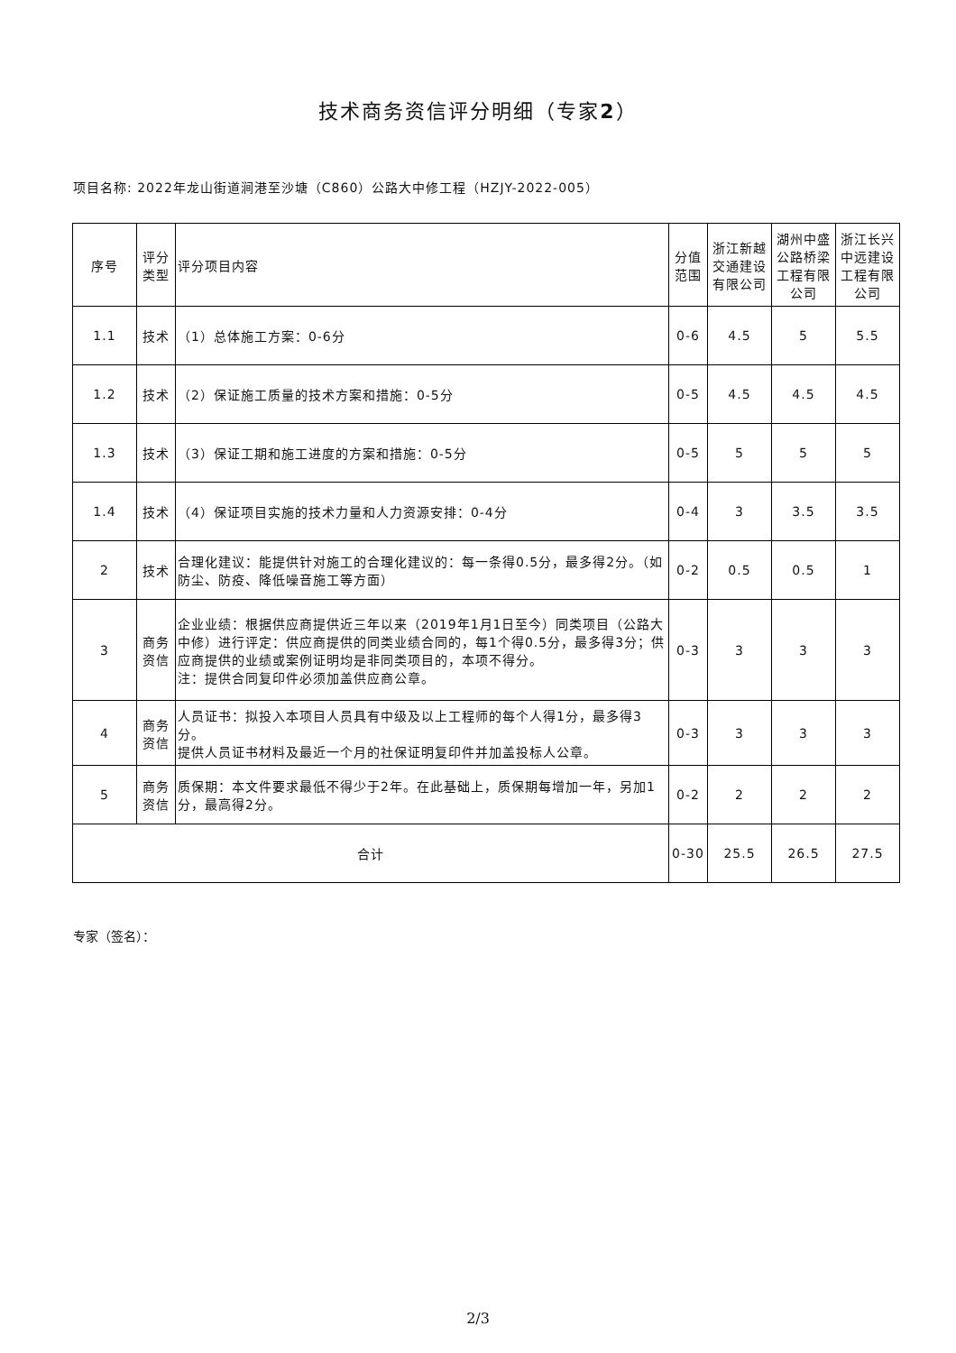技术商务资信评分明细（专家2）
项目名称: 2022年龙山街道涧港至沙塘（C860）公路大中修工程（HZJY-2022-005）
| 序号 | 评分 类型 | 评分项目内容 | 分值 范围 | 浙江新越交通建设有限公司 | 湖州中盛公路桥梁工程有限公司 | 浙江长兴中远建设工程有限公司 |
| 1.1 | 技术 | （1）总体施工方案：0-6分 | 0-6 | 4.5 | 5 | 5.5 |
| 1.2 | 技术 | （2）保证施工质量的技术方案和措施：0-5分 | 0-5 | 4.5 | 4.5 | 4.5 |
| 1.3 | 技术 | （3）保证工期和施工进度的方案和措施：0-5分 | 0-5 | 5 | 5 | 5 |
| 1.4 | 技术 | （4）保证项目实施的技术力量和人力资源安排：0-4分 | 0-4 | 3 | 3.5 | 3.5 |
| 2 | 技术 | 合理化建议：能提供针对施工的合理化建议的：每一条得0.5分，最多得2分。（如防尘、防疫、降低噪音施工等方面） | 0-2 | 0.5 | 0.5 | 1 |
| 3 | 商务 资信 | 企业业绩：根据供应商提供近三年以来（2019年1月1日至今）同类项目（公路大中修）进行评定：供应商提供的同类业绩合同的，每1个得0.5分，最多得3分；供应商提供的业绩或案例证明均是非同类项目的，本项不得分。 注：提供合同复印件必须加盖供应商公章。 | 0-3 | 3 | 3 | 3 |
| 4 | 商务 资信 | 人员证书：拟投入本项目人员具有中级及以上工程师的每个人得1分，最多得3分。 提供人员证书材料及最近一个月的社保证明复印件并加盖投标人公章。 | 0-3 | 3 | 3 | 3 |
| 5 | 商务 资信 | 质保期：本文件要求最低不得少于2年。在此基础上，质保期每增加一年，另加1分，最高得2分。 | 0-2 | 2 | 2 | 2 |
| 合计 | | | 0-30 | 25.5 | 26.5 | 27.5 |
专家（签名）：
2/3